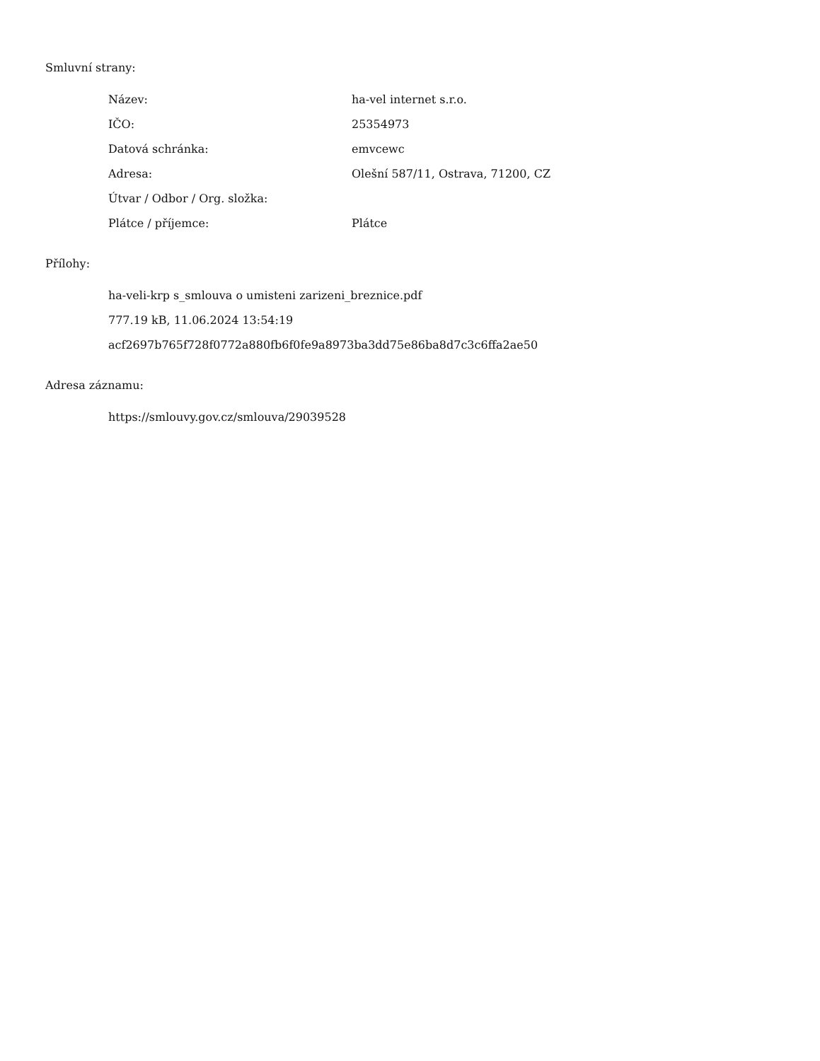Smluvní strany:
| Název: | ha-vel internet s.r.o. |
| IČO: | 25354973 |
| Datová schránka: | emvcewc |
| Adresa: | Olešní 587/11, Ostrava, 71200, CZ |
| Útvar / Odbor / Org. složka: | |
| Plátce / příjemce: | Plátce |
Přílohy:
ha-veli-krp s_smlouva o umisteni zarizeni_breznice.pdf
777.19 kB, 11.06.2024 13:54:19
acf2697b765f728f0772a880fb6f0fe9a8973ba3dd75e86ba8d7c3c6ffa2ae50
Adresa záznamu:
https://smlouvy.gov.cz/smlouva/29039528